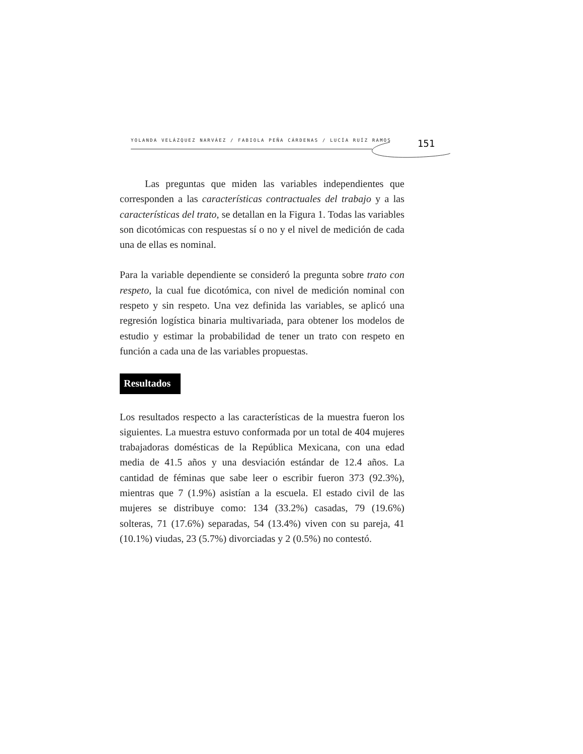YOLANDA VELÁZQUEZ NARVÁEZ / FABIOLA PEÑA CÁRDENAS / LUCÍA RUÍZ RAMOS
151
Las preguntas que miden las variables independientes que corresponden a las características contractuales del trabajo y a las características del trato, se detallan en la Figura 1. Todas las variables son dicotómicas con respuestas sí o no y el nivel de medición de cada una de ellas es nominal.
Para la variable dependiente se consideró la pregunta sobre trato con respeto, la cual fue dicotómica, con nivel de medición nominal con respeto y sin respeto. Una vez definida las variables, se aplicó una regresión logística binaria multivariada, para obtener los modelos de estudio y estimar la probabilidad de tener un trato con respeto en función a cada una de las variables propuestas.
Resultados
Los resultados respecto a las características de la muestra fueron los siguientes. La muestra estuvo conformada por un total de 404 mujeres trabajadoras domésticas de la República Mexicana, con una edad media de 41.5 años y una desviación estándar de 12.4 años. La cantidad de féminas que sabe leer o escribir fueron 373 (92.3%), mientras que 7 (1.9%) asistían a la escuela. El estado civil de las mujeres se distribuye como: 134 (33.2%) casadas, 79 (19.6%) solteras, 71 (17.6%) separadas, 54 (13.4%) viven con su pareja, 41 (10.1%) viudas, 23 (5.7%) divorciadas y 2 (0.5%) no contestó.